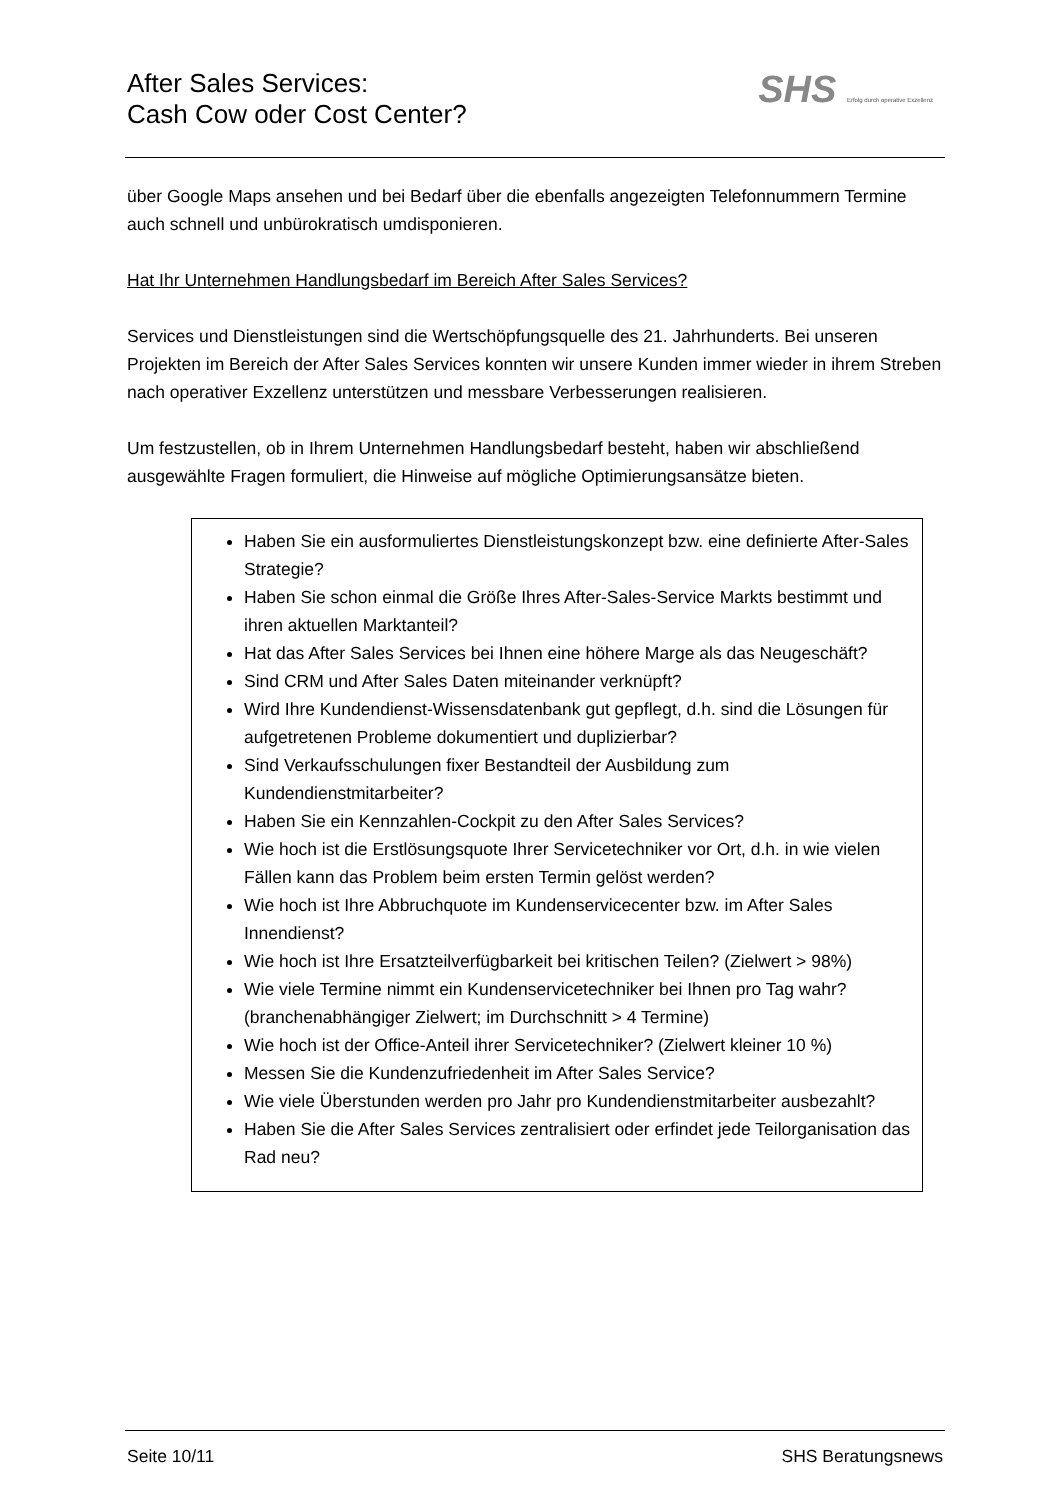After Sales Services:
Cash Cow oder Cost Center?
SHS Erfolg durch operative Exzellenz
über Google Maps ansehen und bei Bedarf über die ebenfalls angezeigten Telefonnummern Termine auch schnell und unbürokratisch umdisponieren.
Hat Ihr Unternehmen Handlungsbedarf im Bereich After Sales Services?
Services und Dienstleistungen sind die Wertschöpfungsquelle des 21. Jahrhunderts. Bei unseren Projekten im Bereich der After Sales Services konnten wir unsere Kunden immer wieder in ihrem Streben nach operativer Exzellenz unterstützen und messbare Verbesserungen realisieren.
Um festzustellen, ob in Ihrem Unternehmen Handlungsbedarf besteht, haben wir abschließend ausgewählte Fragen formuliert, die Hinweise auf mögliche Optimierungsansätze bieten.
Haben Sie ein ausformuliertes Dienstleistungskonzept bzw. eine definierte After-Sales Strategie?
Haben Sie schon einmal die Größe Ihres After-Sales-Service Markts bestimmt und ihren aktuellen Marktanteil?
Hat das After Sales Services bei Ihnen eine höhere Marge als das Neugeschäft?
Sind CRM und After Sales Daten miteinander verknüpft?
Wird Ihre Kundendienst-Wissensdatenbank gut gepflegt, d.h. sind die Lösungen für aufgetretenen Probleme dokumentiert und duplizierbar?
Sind Verkaufsschulungen fixer Bestandteil der Ausbildung zum Kundendienstmitarbeiter?
Haben Sie ein Kennzahlen-Cockpit zu den After Sales Services?
Wie hoch ist die Erstlösungsquote Ihrer Servicetechniker vor Ort, d.h. in wie vielen Fällen kann das Problem beim ersten Termin gelöst werden?
Wie hoch ist Ihre Abbruchquote im Kundenservicecenter bzw. im After Sales Innendienst?
Wie hoch ist Ihre Ersatzteilverfügbarkeit bei kritischen Teilen? (Zielwert > 98%)
Wie viele Termine nimmt ein Kundenservicetechniker bei Ihnen pro Tag wahr? (branchenabhängiger Zielwert; im Durchschnitt > 4 Termine)
Wie hoch ist der Office-Anteil ihrer Servicetechniker? (Zielwert kleiner 10 %)
Messen Sie die Kundenzufriedenheit im After Sales Service?
Wie viele Überstunden werden pro Jahr pro Kundendienstmitarbeiter ausbezahlt?
Haben Sie die After Sales Services zentralisiert oder erfindet jede Teilorganisation das Rad neu?
Seite 10/11 SHS Beratungsnews